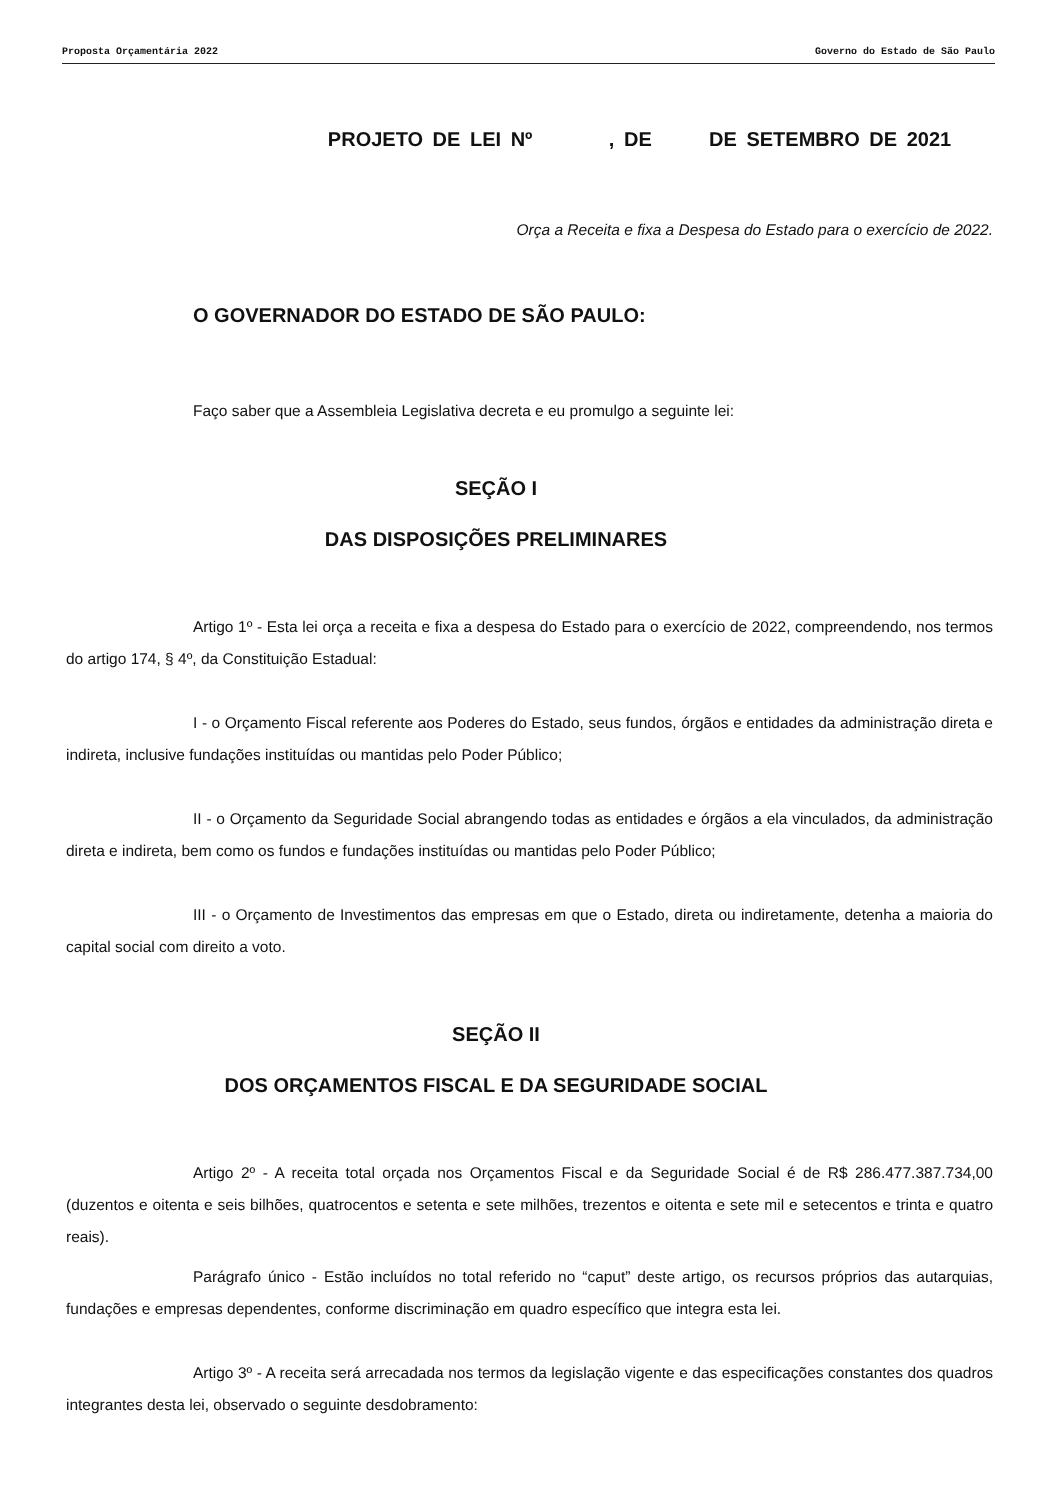Proposta Orçamentária 2022 Governo do Estado de São Paulo
PROJETO DE LEI Nº , DE DE SETEMBRO DE 2021
Orça a Receita e fixa a Despesa do Estado para o exercício de 2022.
O GOVERNADOR DO ESTADO DE SÃO PAULO:
Faço saber que a Assembleia Legislativa decreta e eu promulgo a seguinte lei:
SEÇÃO I
DAS DISPOSIÇÕES PRELIMINARES
Artigo 1º - Esta lei orça a receita e fixa a despesa do Estado para o exercício de 2022, compreendendo, nos termos do artigo 174, § 4º, da Constituição Estadual:
I - o Orçamento Fiscal referente aos Poderes do Estado, seus fundos, órgãos e entidades da administração direta e indireta, inclusive fundações instituídas ou mantidas pelo Poder Público;
II - o Orçamento da Seguridade Social abrangendo todas as entidades e órgãos a ela vinculados, da administração direta e indireta, bem como os fundos e fundações instituídas ou mantidas pelo Poder Público;
III - o Orçamento de Investimentos das empresas em que o Estado, direta ou indiretamente, detenha a maioria do capital social com direito a voto.
SEÇÃO II
DOS ORÇAMENTOS FISCAL E DA SEGURIDADE SOCIAL
Artigo 2º - A receita total orçada nos Orçamentos Fiscal e da Seguridade Social é de R$ 286.477.387.734,00 (duzentos e oitenta e seis bilhões, quatrocentos e setenta e sete milhões, trezentos e oitenta e sete mil e setecentos e trinta e quatro reais).
Parágrafo único - Estão incluídos no total referido no “caput” deste artigo, os recursos próprios das autarquias, fundações e empresas dependentes, conforme discriminação em quadro específico que integra esta lei.
Artigo 3º - A receita será arrecadada nos termos da legislação vigente e das especificações constantes dos quadros integrantes desta lei, observado o seguinte desdobramento: